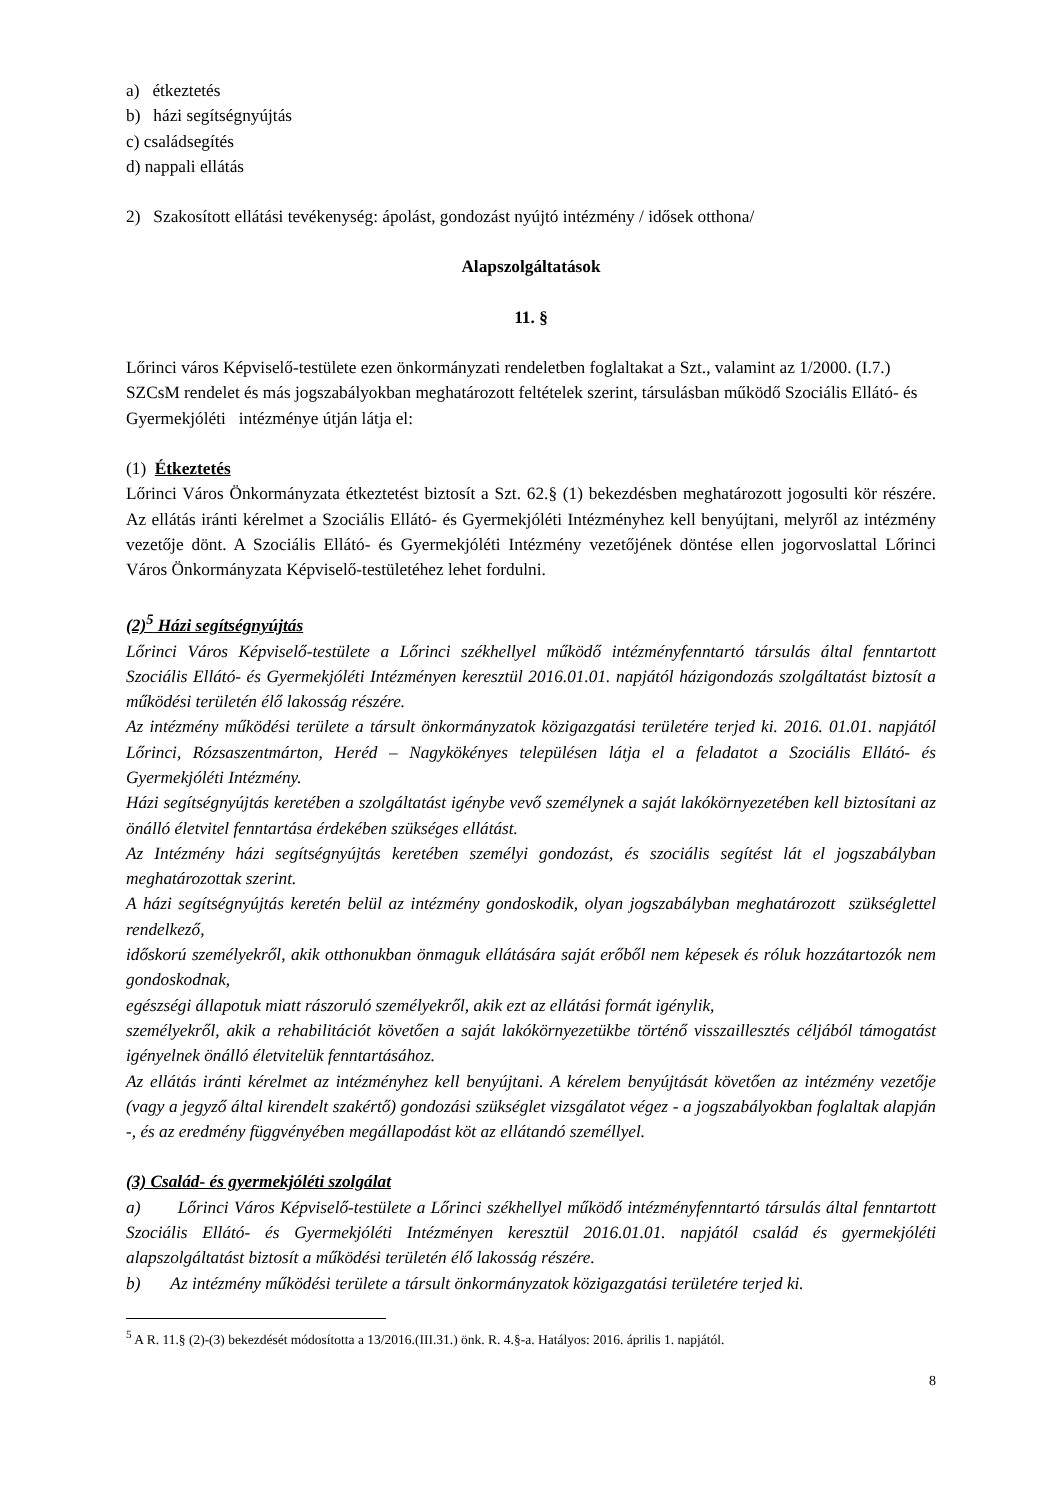a) étkeztetés
b) házi segítségnyújtás
c) családsegítés
d) nappali ellátás
2) Szakosított ellátási tevékenység: ápolást, gondozást nyújtó intézmény / idősek otthona/
Alapszolgáltatások
11. §
Lőrinci város Képviselő-testülete ezen önkormányzati rendeletben foglaltakat a Szt., valamint az 1/2000. (I.7.) SZCsM rendelet és más jogszabályokban meghatározott feltételek szerint, társulásban működő Szociális Ellátó- és Gyermekjóléti intézménye útján látja el:
(1) Étkeztetés
Lőrinci Város Önkormányzata étkeztetést biztosít a Szt. 62.§ (1) bekezdésben meghatározott jogosulti kör részére. Az ellátás iránti kérelmet a Szociális Ellátó- és Gyermekjóléti Intézményhez kell benyújtani, melyről az intézmény vezetője dönt. A Szociális Ellátó- és Gyermekjóléti Intézmény vezetőjének döntése ellen jogorvoslattal Lőrinci Város Önkormányzata Képviselő-testületéhez lehet fordulni.
(2)<sup>5</sup> Házi segítségnyújtás
Lőrinci Város Képviselő-testülete a Lőrinci székhellyel működő intézményfenntartó társulás által fenntartott Szociális Ellátó- és Gyermekjóléti Intézményen keresztül 2016.01.01. napjától házigondozás szolgáltatást biztosít a működési területén élő lakosság részére.
Az intézmény működési területe a társult önkormányzatok közigazgatási területére terjed ki. 2016. 01.01. napjától Lőrinci, Rózsaszentmárton, Heréd – Nagykökényes településen látja el a feladatot a Szociális Ellátó- és Gyermekjóléti Intézmény.
Házi segítségnyújtás keretében a szolgáltatást igénybe vevő személynek a saját lakókörnyezetében kell biztosítani az önálló életvitel fenntartása érdekében szükséges ellátást.
Az Intézmény házi segítségnyújtás keretében személyi gondozást, és szociális segítést lát el jogszabályban meghatározottak szerint.
A házi segítségnyújtás keretén belül az intézmény gondoskodik, olyan jogszabályban meghatározott szükséglettel rendelkező,
időskorú személyekről, akik otthonukban önmaguk ellátására saját erőből nem képesek és róluk hozzátartozók nem gondoskodnak,
egészségi állapotuk miatt rászoruló személyekről, akik ezt az ellátási formát igénylik,
személyekről, akik a rehabilitációt követően a saját lakókörnyezetükbe történő visszaillesztés céljából támogatást igényelnek önálló életvitelük fenntartásához.
Az ellátás iránti kérelmet az intézményhez kell benyújtani. A kérelem benyújtását követően az intézmény vezetője (vagy a jegyző által kirendelt szakértő) gondozási szükséglet vizsgálatot végez - a jogszabályokban foglaltak alapján -, és az eredmény függvényében megállapodást köt az ellátandó személlyel.
(3) Család- és gyermekjóléti szolgálat
a) Lőrinci Város Képviselő-testülete a Lőrinci székhellyel működő intézményfenntartó társulás által fenntartott Szociális Ellátó- és Gyermekjóléti Intézményen keresztül 2016.01.01. napjától család és gyermekjóléti alapszolgáltatást biztosít a működési területén élő lakosság részére.
b) Az intézmény működési területe a társult önkormányzatok közigazgatási területére terjed ki.
<sup>5</sup> A R. 11.§ (2)-(3) bekezdését módosította a 13/2016.(III.31.) önk. R. 4.§-a. Hatályos: 2016. április 1. napjától.
8